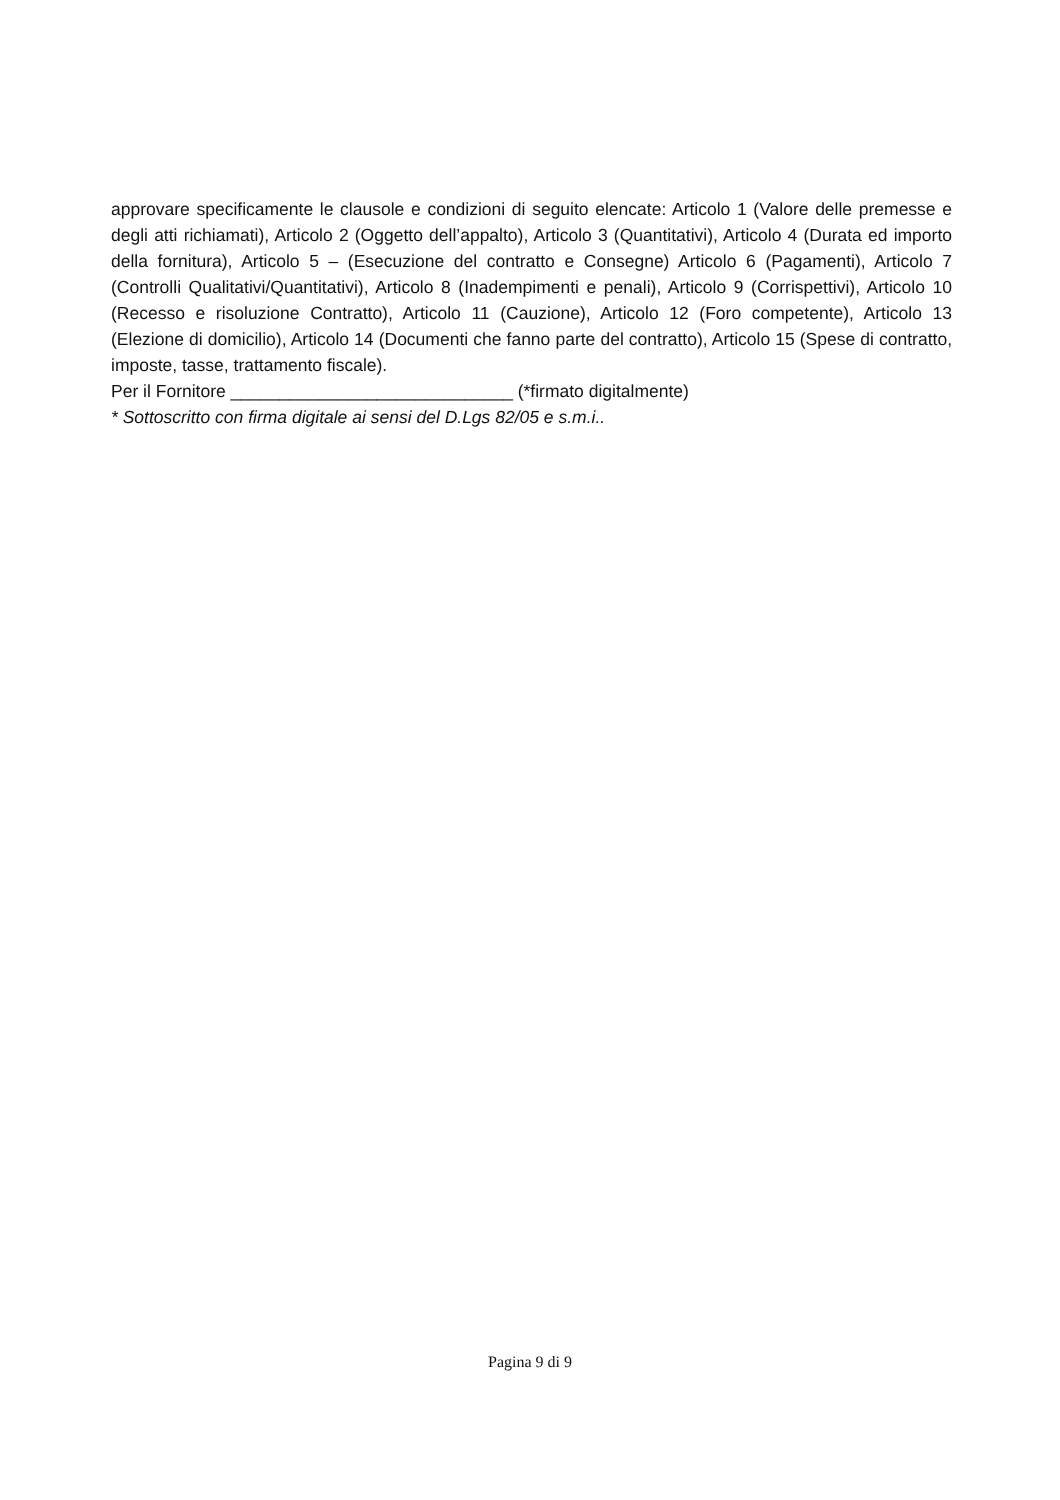approvare specificamente le clausole e condizioni di seguito elencate: Articolo 1 (Valore delle premesse e degli atti richiamati), Articolo 2 (Oggetto dell’appalto), Articolo 3 (Quantitativi), Articolo 4 (Durata ed importo della fornitura), Articolo 5 – (Esecuzione del contratto e Consegne) Articolo 6 (Pagamenti), Articolo 7 (Controlli Qualitativi/Quantitativi), Articolo 8 (Inadempimenti e penali), Articolo 9 (Corrispettivi), Articolo 10 (Recesso e risoluzione Contratto), Articolo 11 (Cauzione), Articolo 12 (Foro competente), Articolo 13 (Elezione di domicilio), Articolo 14 (Documenti che fanno parte del contratto), Articolo 15 (Spese di contratto, imposte, tasse, trattamento fiscale).
Per il Fornitore _____________________________ (*firmato digitalmente)
* Sottoscritto con firma digitale ai sensi del D.Lgs 82/05 e s.m.i..
Pagina 9 di 9